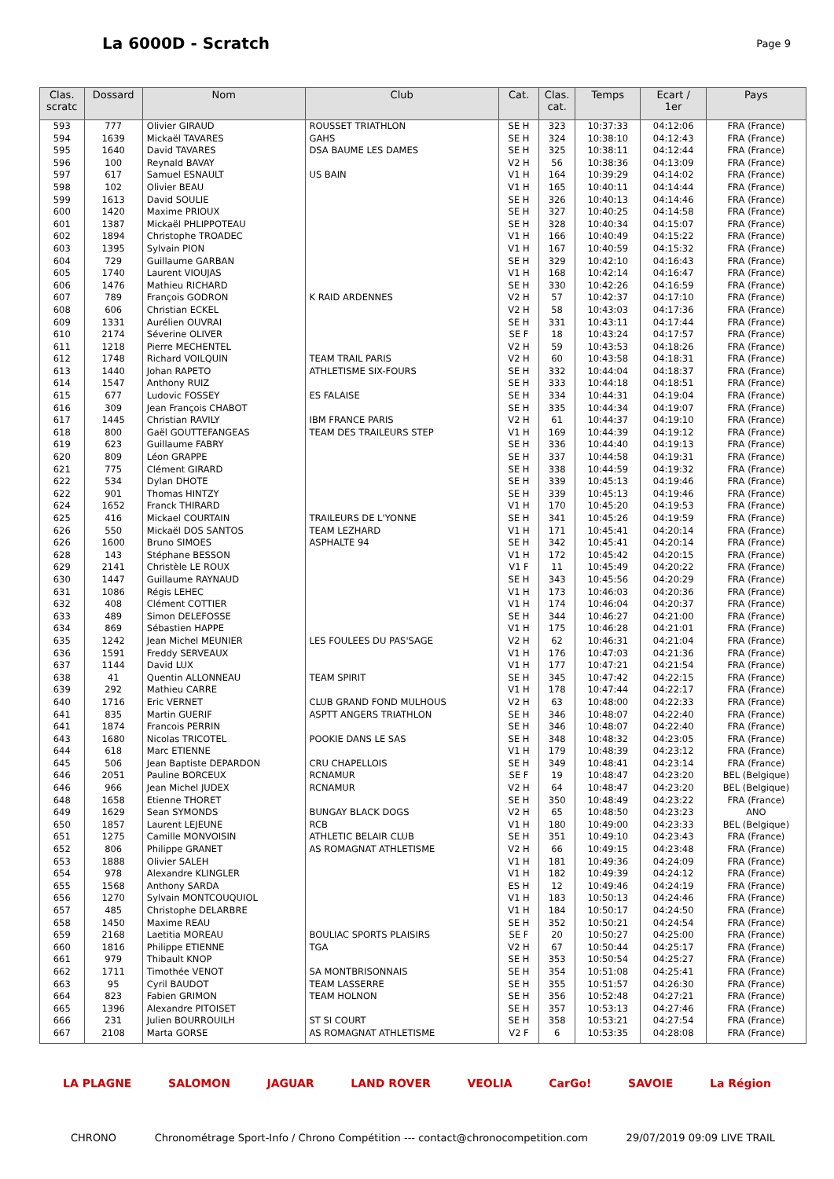La 6000D - Scratch
Page 9
| Clas. scratc | Dossard | Nom | Club | Cat. | Clas. cat. | Temps | Ecart / 1er | Pays |
| --- | --- | --- | --- | --- | --- | --- | --- | --- |
| 593 | 777 | Olivier GIRAUD | ROUSSET TRIATHLON | SE H | 323 | 10:37:33 | 04:12:06 | FRA (France) |
| 594 | 1639 | Mickaël TAVARES | GAHS | SE H | 324 | 10:38:10 | 04:12:43 | FRA (France) |
| 595 | 1640 | David TAVARES | DSA BAUME LES DAMES | SE H | 325 | 10:38:11 | 04:12:44 | FRA (France) |
| 596 | 100 | Reynald BAVAY | | V2 H | 56 | 10:38:36 | 04:13:09 | FRA (France) |
| 597 | 617 | Samuel ESNAULT | US BAIN | V1 H | 164 | 10:39:29 | 04:14:02 | FRA (France) |
| 598 | 102 | Olivier BEAU | | V1 H | 165 | 10:40:11 | 04:14:44 | FRA (France) |
| 599 | 1613 | David SOULIE | | SE H | 326 | 10:40:13 | 04:14:46 | FRA (France) |
| 600 | 1420 | Maxime PRIOUX | | SE H | 327 | 10:40:25 | 04:14:58 | FRA (France) |
| 601 | 1387 | Mickaël PHLIPPOTEAU | | SE H | 328 | 10:40:34 | 04:15:07 | FRA (France) |
| 602 | 1894 | Christophe TROADEC | | V1 H | 166 | 10:40:49 | 04:15:22 | FRA (France) |
| 603 | 1395 | Sylvain PION | | V1 H | 167 | 10:40:59 | 04:15:32 | FRA (France) |
| 604 | 729 | Guillaume GARBAN | | SE H | 329 | 10:42:10 | 04:16:43 | FRA (France) |
| 605 | 1740 | Laurent VIOUJAS | | V1 H | 168 | 10:42:14 | 04:16:47 | FRA (France) |
| 606 | 1476 | Mathieu RICHARD | | SE H | 330 | 10:42:26 | 04:16:59 | FRA (France) |
| 607 | 789 | François GODRON | K RAID ARDENNES | V2 H | 57 | 10:42:37 | 04:17:10 | FRA (France) |
| 608 | 606 | Christian ECKEL | | V2 H | 58 | 10:43:03 | 04:17:36 | FRA (France) |
| 609 | 1331 | Aurélien OUVRAI | | SE H | 331 | 10:43:11 | 04:17:44 | FRA (France) |
| 610 | 2174 | Séverine OLIVER | | SE F | 18 | 10:43:24 | 04:17:57 | FRA (France) |
| 611 | 1218 | Pierre MECHENTEL | | V2 H | 59 | 10:43:53 | 04:18:26 | FRA (France) |
| 612 | 1748 | Richard VOILQUIN | TEAM TRAIL PARIS | V2 H | 60 | 10:43:58 | 04:18:31 | FRA (France) |
| 613 | 1440 | Johan RAPETO | ATHLETISME SIX-FOURS | SE H | 332 | 10:44:04 | 04:18:37 | FRA (France) |
| 614 | 1547 | Anthony RUIZ | | SE H | 333 | 10:44:18 | 04:18:51 | FRA (France) |
| 615 | 677 | Ludovic FOSSEY | ES FALAISE | SE H | 334 | 10:44:31 | 04:19:04 | FRA (France) |
| 616 | 309 | Jean François CHABOT | | SE H | 335 | 10:44:34 | 04:19:07 | FRA (France) |
| 617 | 1445 | Christian RAVILY | IBM FRANCE PARIS | V2 H | 61 | 10:44:37 | 04:19:10 | FRA (France) |
| 618 | 800 | Gaël GOUTTEFANGEAS | TEAM DES TRAILEURS STEP | V1 H | 169 | 10:44:39 | 04:19:12 | FRA (France) |
| 619 | 623 | Guillaume FABRY | | SE H | 336 | 10:44:40 | 04:19:13 | FRA (France) |
| 620 | 809 | Léon GRAPPE | | SE H | 337 | 10:44:58 | 04:19:31 | FRA (France) |
| 621 | 775 | Clément GIRARD | | SE H | 338 | 10:44:59 | 04:19:32 | FRA (France) |
| 622 | 534 | Dylan DHOTE | | SE H | 339 | 10:45:13 | 04:19:46 | FRA (France) |
| 622 | 901 | Thomas HINTZY | | SE H | 339 | 10:45:13 | 04:19:46 | FRA (France) |
| 624 | 1652 | Franck THIRARD | | V1 H | 170 | 10:45:20 | 04:19:53 | FRA (France) |
| 625 | 416 | Mickael COURTAIN | TRAILEURS DE L'YONNE | SE H | 341 | 10:45:26 | 04:19:59 | FRA (France) |
| 626 | 550 | Mickaël DOS SANTOS | TEAM LEZHARD | V1 H | 171 | 10:45:41 | 04:20:14 | FRA (France) |
| 626 | 1600 | Bruno SIMOES | ASPHALTE 94 | SE H | 342 | 10:45:41 | 04:20:14 | FRA (France) |
| 628 | 143 | Stéphane BESSON | | V1 H | 172 | 10:45:42 | 04:20:15 | FRA (France) |
| 629 | 2141 | Christèle LE ROUX | | V1 F | 11 | 10:45:49 | 04:20:22 | FRA (France) |
| 630 | 1447 | Guillaume RAYNAUD | | SE H | 343 | 10:45:56 | 04:20:29 | FRA (France) |
| 631 | 1086 | Régis LEHEC | | V1 H | 173 | 10:46:03 | 04:20:36 | FRA (France) |
| 632 | 408 | Clément COTTIER | | V1 H | 174 | 10:46:04 | 04:20:37 | FRA (France) |
| 633 | 489 | Simon DELEFOSSE | | SE H | 344 | 10:46:27 | 04:21:00 | FRA (France) |
| 634 | 869 | Sébastien HAPPE | | V1 H | 175 | 10:46:28 | 04:21:01 | FRA (France) |
| 635 | 1242 | Jean Michel MEUNIER | LES FOULEES DU PAS'SAGE | V2 H | 62 | 10:46:31 | 04:21:04 | FRA (France) |
| 636 | 1591 | Freddy SERVEAUX | | V1 H | 176 | 10:47:03 | 04:21:36 | FRA (France) |
| 637 | 1144 | David LUX | | V1 H | 177 | 10:47:21 | 04:21:54 | FRA (France) |
| 638 | 41 | Quentin ALLONNEAU | TEAM SPIRIT | SE H | 345 | 10:47:42 | 04:22:15 | FRA (France) |
| 639 | 292 | Mathieu CARRE | | V1 H | 178 | 10:47:44 | 04:22:17 | FRA (France) |
| 640 | 1716 | Eric VERNET | CLUB GRAND FOND MULHOUS | V2 H | 63 | 10:48:00 | 04:22:33 | FRA (France) |
| 641 | 835 | Martin GUERIF | ASPTT ANGERS TRIATHLON | SE H | 346 | 10:48:07 | 04:22:40 | FRA (France) |
| 641 | 1874 | Francois PERRIN | | SE H | 346 | 10:48:07 | 04:22:40 | FRA (France) |
| 643 | 1680 | Nicolas TRICOTEL | POOKIE DANS LE SAS | SE H | 348 | 10:48:32 | 04:23:05 | FRA (France) |
| 644 | 618 | Marc ETIENNE | | V1 H | 179 | 10:48:39 | 04:23:12 | FRA (France) |
| 645 | 506 | Jean Baptiste DEPARDON | CRU CHAPELLOIS | SE H | 349 | 10:48:41 | 04:23:14 | FRA (France) |
| 646 | 2051 | Pauline BORCEUX | RCNAMUR | SE F | 19 | 10:48:47 | 04:23:20 | BEL (Belgique) |
| 646 | 966 | Jean Michel JUDEX | RCNAMUR | V2 H | 64 | 10:48:47 | 04:23:20 | BEL (Belgique) |
| 648 | 1658 | Etienne THORET | | SE H | 350 | 10:48:49 | 04:23:22 | FRA (France) |
| 649 | 1629 | Sean SYMONDS | BUNGAY BLACK DOGS | V2 H | 65 | 10:48:50 | 04:23:23 | ANO |
| 650 | 1857 | Laurent LEJEUNE | RCB | V1 H | 180 | 10:49:00 | 04:23:33 | BEL (Belgique) |
| 651 | 1275 | Camille MONVOISIN | ATHLETIC BELAIR CLUB | SE H | 351 | 10:49:10 | 04:23:43 | FRA (France) |
| 652 | 806 | Philippe GRANET | AS ROMAGNAT ATHLETISME | V2 H | 66 | 10:49:15 | 04:23:48 | FRA (France) |
| 653 | 1888 | Olivier SALEH | | V1 H | 181 | 10:49:36 | 04:24:09 | FRA (France) |
| 654 | 978 | Alexandre KLINGLER | | V1 H | 182 | 10:49:39 | 04:24:12 | FRA (France) |
| 655 | 1568 | Anthony SARDA | | ES H | 12 | 10:49:46 | 04:24:19 | FRA (France) |
| 656 | 1270 | Sylvain MONTCOUQUIOL | | V1 H | 183 | 10:50:13 | 04:24:46 | FRA (France) |
| 657 | 485 | Christophe DELARBRE | | V1 H | 184 | 10:50:17 | 04:24:50 | FRA (France) |
| 658 | 1450 | Maxime REAU | | SE H | 352 | 10:50:21 | 04:24:54 | FRA (France) |
| 659 | 2168 | Laetitia MOREAU | BOULIAC SPORTS PLAISIRS | SE F | 20 | 10:50:27 | 04:25:00 | FRA (France) |
| 660 | 1816 | Philippe ETIENNE | TGA | V2 H | 67 | 10:50:44 | 04:25:17 | FRA (France) |
| 661 | 979 | Thibault KNOP | | SE H | 353 | 10:50:54 | 04:25:27 | FRA (France) |
| 662 | 1711 | Timothée VENOT | SA MONTBRISONNAIS | SE H | 354 | 10:51:08 | 04:25:41 | FRA (France) |
| 663 | 95 | Cyril BAUDOT | TEAM LASSERRE | SE H | 355 | 10:51:57 | 04:26:30 | FRA (France) |
| 664 | 823 | Fabien GRIMON | TEAM HOLNON | SE H | 356 | 10:52:48 | 04:27:21 | FRA (France) |
| 665 | 1396 | Alexandre PITOISET | | SE H | 357 | 10:53:13 | 04:27:46 | FRA (France) |
| 666 | 231 | Julien BOURROUILH | ST SI COURT | SE H | 358 | 10:53:21 | 04:27:54 | FRA (France) |
| 667 | 2108 | Marta GORSE | AS ROMAGNAT ATHLETISME | V2 F | 6 | 10:53:35 | 04:28:08 | FRA (France) |
LA PLAGNE SALOMON JAGUAR LAND ROVER VEOLIA CarGo! SAVOIE La Région
CHRONO Chronométrage Sport-Info / Chrono Compétition --- contact@chronocompetition.com 29/07/2019 09:09 LIVE TRAIL